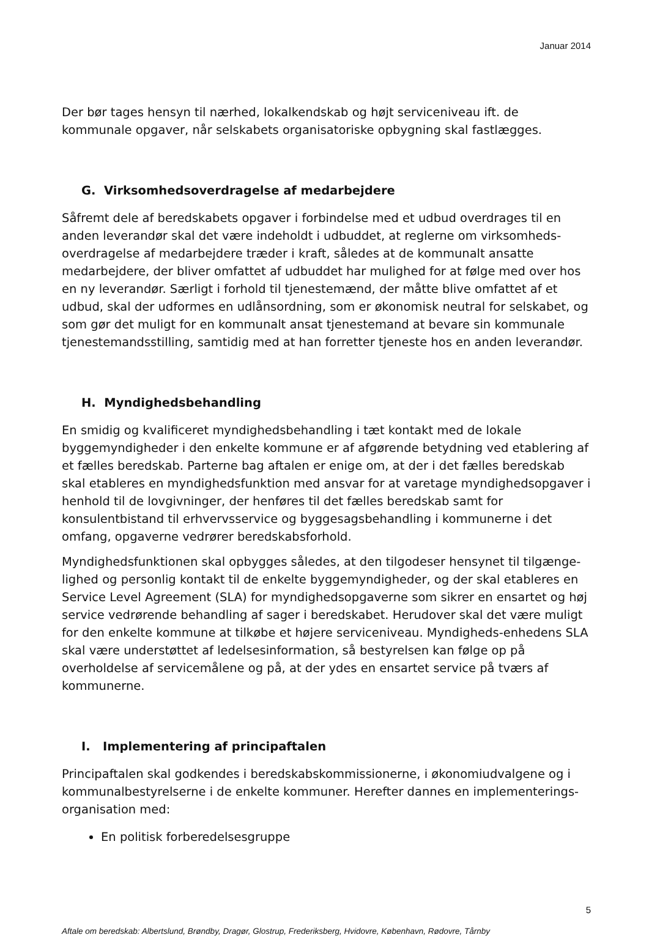Januar 2014
Der bør tages hensyn til nærhed, lokalkendskab og højt serviceniveau ift. de kommunale opgaver, når selskabets organisatoriske opbygning skal fastlægges.
G. Virksomhedsoverdragelse af medarbejdere
Såfremt dele af beredskabets opgaver i forbindelse med et udbud overdrages til en anden leverandør skal det være indeholdt i udbuddet, at reglerne om virksomheds-overdragelse af medarbejdere træder i kraft, således at de kommunalt ansatte medarbejdere, der bliver omfattet af udbuddet har mulighed for at følge med over hos en ny leverandør. Særligt i forhold til tjenestemænd, der måtte blive omfattet af et udbud, skal der udformes en udlånsordning, som er økonomisk neutral for selskabet, og som gør det muligt for en kommunalt ansat tjenestemand at bevare sin kommunale tjenestemandsstilling, samtidig med at han forretter tjeneste hos en anden leverandør.
H. Myndighedsbehandling
En smidig og kvalificeret myndighedsbehandling i tæt kontakt med de lokale byggemyndigheder i den enkelte kommune er af afgørende betydning ved etablering af et fælles beredskab. Parterne bag aftalen er enige om, at der i det fælles beredskab skal etableres en myndighedsfunktion med ansvar for at varetage myndighedsopgaver i henhold til de lovgivninger, der henføres til det fælles beredskab samt for konsulentbistand til erhvervsservice og byggesagsbehandling i kommunerne i det omfang, opgaverne vedrører beredskabsforhold.
Myndighedsfunktionen skal opbygges således, at den tilgodeser hensynet til tilgænge-lighed og personlig kontakt til de enkelte byggemyndigheder, og der skal etableres en Service Level Agreement (SLA) for myndighedsopgaverne som sikrer en ensartet og høj service vedrørende behandling af sager i beredskabet. Herudover skal det være muligt for den enkelte kommune at tilkøbe et højere serviceniveau. Myndigheds-enhedens SLA skal være understøttet af ledelsesinformation, så bestyrelsen kan følge op på overholdelse af servicemålene og på, at der ydes en ensartet service på tværs af kommunerne.
I. Implementering af principaftalen
Principaftalen skal godkendes i beredskabskommissionerne, i økonomiudvalgene og i kommunalbestyrelserne i de enkelte kommuner. Herefter dannes en implementerings-organisation med:
En politisk forberedelsesgruppe
5
Aftale om beredskab: Albertslund, Brøndby, Dragør, Glostrup, Frederiksberg, Hvidovre, København, Rødovre, Tårnby